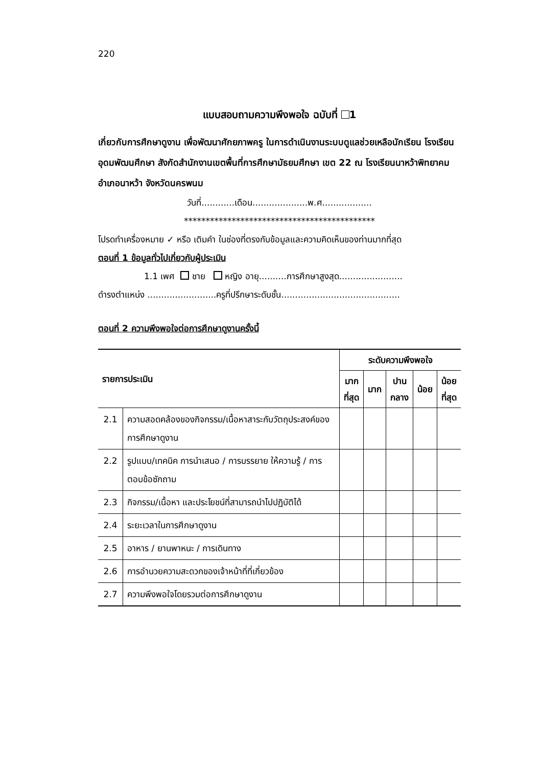220
แบบสอบถามความพึงพอใจ ฉบับที่ 1
เกี่ยวกับการศึกษาดูงาน เพื่อพัฒนาศักยภาพครู ในการดำเนินงานระบบดูแลช่วยเหลือนักเรียน โรงเรียนอุดมพัฒนศึกษา สังกัดสำนักงานเขตพื้นที่การศึกษามัธยมศึกษา เขต 22 ณ โรงเรียนนาหว้าพิทยาคม อำเภอนาหว้า จังหวัดนครพนม
วันที่............เดือน....................พ.ศ..................
********************************************
โปรดทำเครื่องหมาย ✓ หรือ เติมคำ ในช่องที่ตรงกับข้อมูลและความคิดเห็นของท่านมากที่สุด
ตอนที่ 1 ข้อมูลทั่วไปเกี่ยวกับผู้ประเมิน
1.1 เพศ ชาย หญิง อายุ..........การศึกษาสูงสุด.......................
ดำรงตำแหน่ง .........................ครูที่ปรึกษาระดับชั้น...........................................
ตอนที่ 2 ความพึงพอใจต่อการศึกษาดูงานครั้งนี้
| รายการประเมิน | | ระดับความพึงพอใจ | | | | |
| --- | --- | --- | --- | --- | --- | --- |
| | | มาก ที่สุด | มาก | ปาน กลาง | น้อย | น้อย ที่สุด |
| 2.1 | ความสอดคล้องของกิจกรรม/เนื้อหาสาระกับวัตถุประสงค์ของการศึกษาดูงาน | | | | | |
| 2.2 | รูปแบบ/เทคนิค การนำเสนอ / การบรรยาย ให้ความรู้ / การตอบข้อซักถาม | | | | | |
| 2.3 | กิจกรรม/เนื้อหา และประโยชน์ที่สามารถนำไปปฏิบัติได้ | | | | | |
| 2.4 | ระยะเวลาในการศึกษาดูงาน | | | | | |
| 2.5 | อาหาร / ยานพาหนะ / การเดินทาง | | | | | |
| 2.6 | การอำนวยความสะดวกของเจ้าหน้าที่ที่เกี่ยวข้อง | | | | | |
| 2.7 | ความพึงพอใจโดยรวมต่อการศึกษาดูงาน | | | | | |